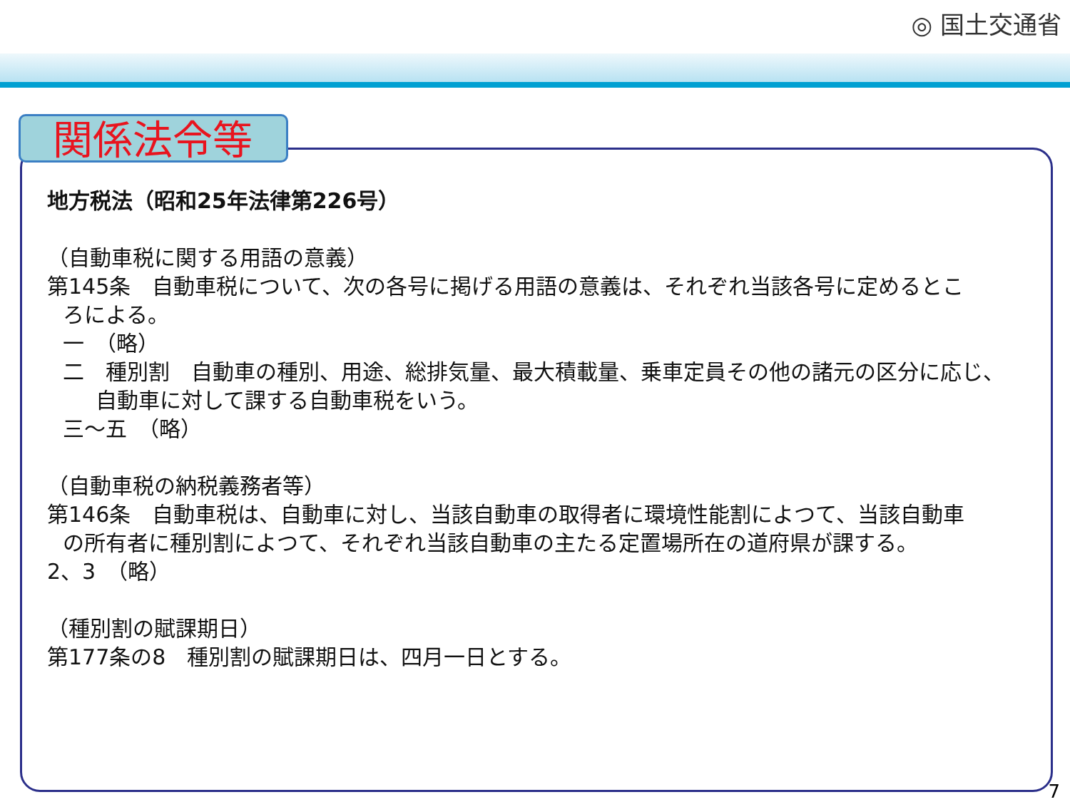◎ 国土交通省
関係法令等
地方税法（昭和25年法律第226号）
（自動車税に関する用語の意義）
第145条　自動車税について、次の各号に掲げる用語の意義は、それぞれ当該各号に定めるとこ
ろによる。
一　（略）
二　種別割　自動車の種別、用途、総排気量、最大積載量、乗車定員その他の諸元の区分に応じ、
自動車に対して課する自動車税をいう。
三～五　（略）
（自動車税の納税義務者等）
第146条　自動車税は、自動車に対し、当該自動車の取得者に環境性能割によつて、当該自動車
の所有者に種別割によつて、それぞれ当該自動車の主たる定置場所在の道府県が課する。
2、3　（略）
（種別割の賦課期日）
第177条の8　種別割の賦課期日は、四月一日とする。
7